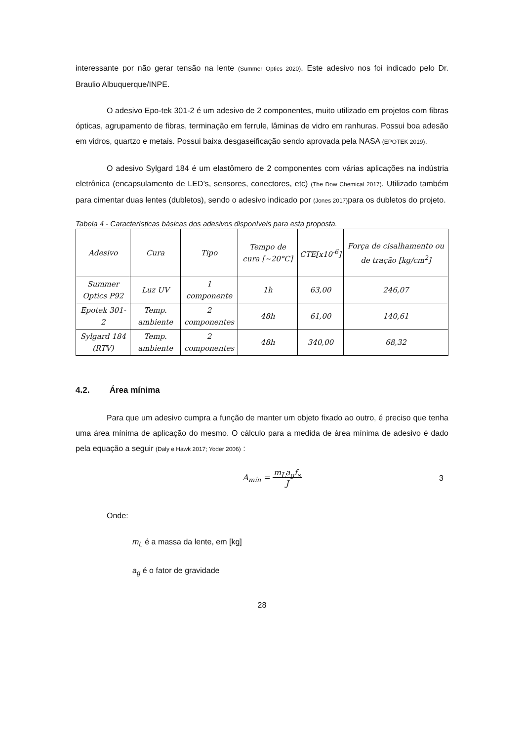interessante por não gerar tensão na lente (Summer Optics 2020). Este adesivo nos foi indicado pelo Dr. Braulio Albuquerque/INPE.
O adesivo Epo-tek 301-2 é um adesivo de 2 componentes, muito utilizado em projetos com fibras ópticas, agrupamento de fibras, terminação em ferrule, lâminas de vidro em ranhuras. Possui boa adesão em vidros, quartzo e metais. Possui baixa desgaseificação sendo aprovada pela NASA (EPOTEK 2019).
O adesivo Sylgard 184 é um elastômero de 2 componentes com várias aplicações na indústria eletrônica (encapsulamento de LED’s, sensores, conectores, etc) (The Dow Chemical 2017). Utilizado também para cimentar duas lentes (dubletos), sendo o adesivo indicado por (Jones 2017) para os dubletos do projeto.
Tabela 4 - Características básicas dos adesivos disponíveis para esta proposta.
| Adesivo | Cura | Tipo | Tempo de cura [~20°C] | CTE[x10<sup>-6</sup>] | Força de cisalhamento ou de tração [kg/cm<sup>2</sup>] |
| --- | --- | --- | --- | --- | --- |
| Summer Optics P92 | Luz UV | 1 componente | 1h | 63,00 | 246,07 |
| Epotek 301-2 | Temp. ambiente | 2 componentes | 48h | 61,00 | 140,61 |
| Sylgard 184 (RTV) | Temp. ambiente | 2 componentes | 48h | 340,00 | 68,32 |
4.2. Área mínima
Para que um adesivo cumpra a função de manter um objeto fixado ao outro, é preciso que tenha uma área mínima de aplicação do mesmo. O cálculo para a medida de área mínima de adesivo é dado pela equação a seguir (Daly e Hawk 2017; Yoder 2006) :
A<sub>mín</sub> = m<sub>L</sub>a<sub>g</sub>f<sub>s</sub>
J 3
Onde:
m<sub>L</sub> é a massa da lente, em [kg]
a<sub>g</sub> é o fator de gravidade
28